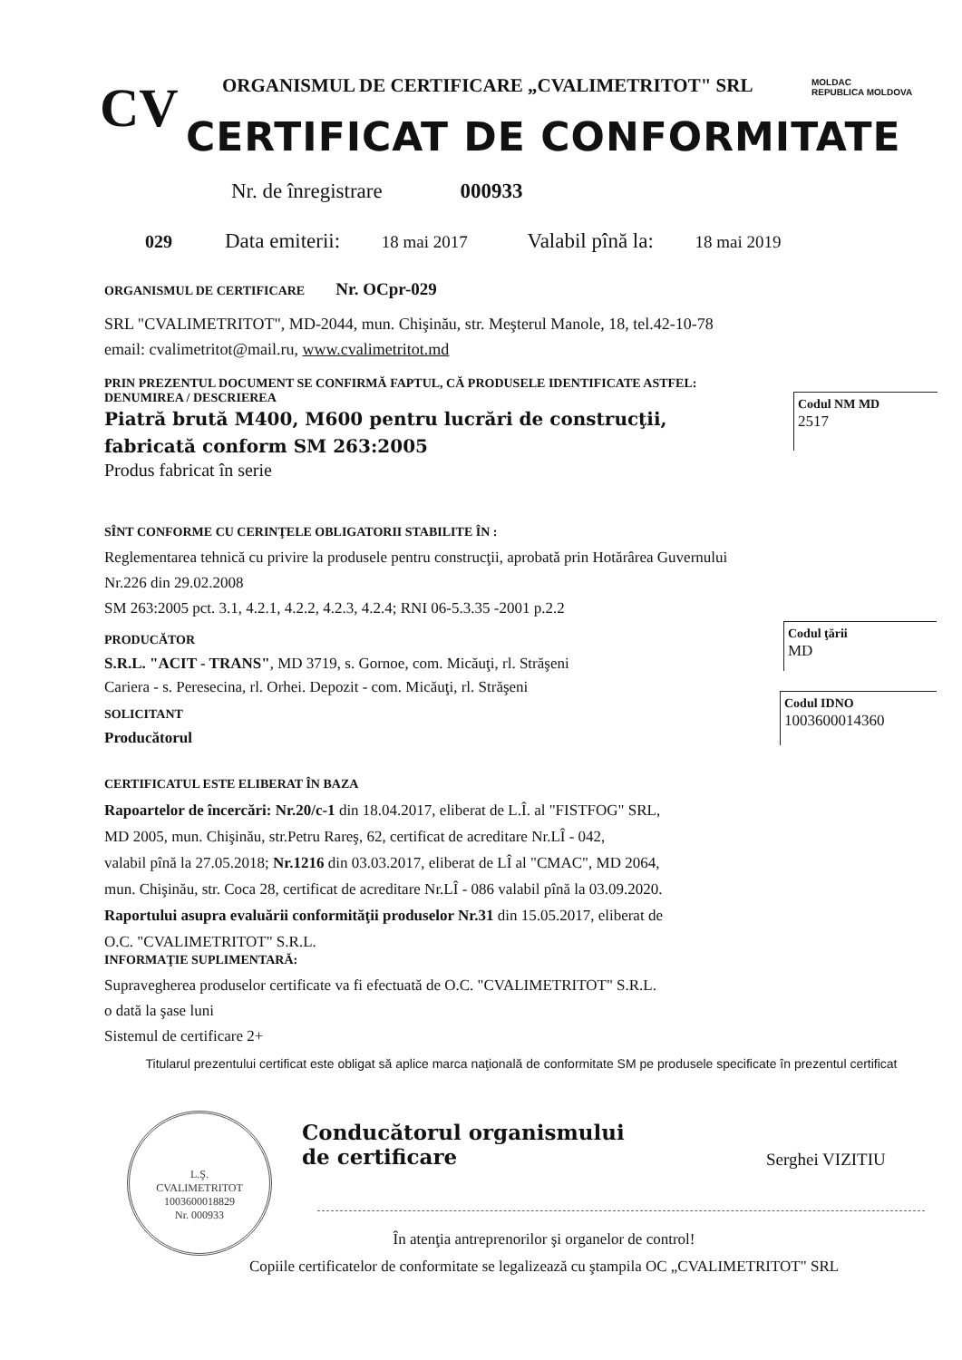CV ORGANISMUL DE CERTIFICARE „CVALIMETRITOT" SRL
CERTIFICAT DE CONFORMITATE
MOLDAC
REPUBLICA MOLDOVA
029
Nr. de înregistrare 000933
Data emiterii: 18 mai 2017 Valabil pînă la: 18 mai 2019
ORGANISMUL DE CERTIFICARE Nr. OCpr-029
SRL "CVALIMETRITOT", MD-2044, mun. Chişinău, str. Meşterul Manole, 18, tel.42-10-78
email: cvalimetritot@mail.ru, www.cvalimetritot.md
PRIN PREZENTUL DOCUMENT SE CONFIRMĂ FAPTUL, CĂ PRODUSELE IDENTIFICATE ASTFEL:
DENUMIREA / DESCRIEREA
Piatră brută M400, M600 pentru lucrări de construcţii,
fabricată conform SM 263:2005
Produs fabricat în serie
Codul NM MD
2517
SÎNT CONFORME CU CERINŢELE OBLIGATORII STABILITE ÎN :
Reglementarea tehnică cu privire la produsele pentru construcţii, aprobată prin Hotărârea Guvernului
Nr.226 din 29.02.2008
SM 263:2005 pct. 3.1, 4.2.1, 4.2.2, 4.2.3, 4.2.4; RNI 06-5.3.35 -2001 p.2.2
PRODUCĂTOR
S.R.L. "ACIT - TRANS", MD 3719, s. Gornoe, com. Micăuţi, rl. Străşeni
Cariera - s. Peresecina, rl. Orhei. Depozit - com. Micăuţi, rl. Străşeni
SOLICITANT
Producătorul
Codul ţării
MD
Codul IDNO
1003600014360
CERTIFICATUL ESTE ELIBERAT ÎN BAZA
Rapoartelor de încercări: Nr.20/c-1 din 18.04.2017, eliberat de L.Î. al "FISTFOG" SRL,
MD 2005, mun. Chişinău, str.Petru Rareş, 62, certificat de acreditare Nr.LÎ - 042,
valabil pînă la 27.05.2018; Nr.1216 din 03.03.2017, eliberat de LÎ al "CMAC", MD 2064,
mun. Chişinău, str. Coca 28, certificat de acreditare Nr.LÎ - 086 valabil pînă la 03.09.2020.
Raportului asupra evaluării conformităţii produselor Nr.31 din 15.05.2017, eliberat de
O.C. "CVALIMETRITOT" S.R.L.
INFORMAŢIE SUPLIMENTARĂ:
Supravegherea produselor certificate va fi efectuată de O.C. "CVALIMETRITOT" S.R.L.
o dată la şase luni
Sistemul de certificare 2+
Titularul prezentului certificat este obligat să aplice marca naţională de conformitate SM pe produsele specificate în prezentul certificat
L.Ş.
CVALIMETRITOT
1003600018829
Nr. 000933
Conducătorul organismului
de certificare
Serghei VIZITIU
În atenţia antreprenorilor şi organelor de control!
Copiile certificatelor de conformitate se legalizează cu ştampila OC „CVALIMETRITOT" SRL